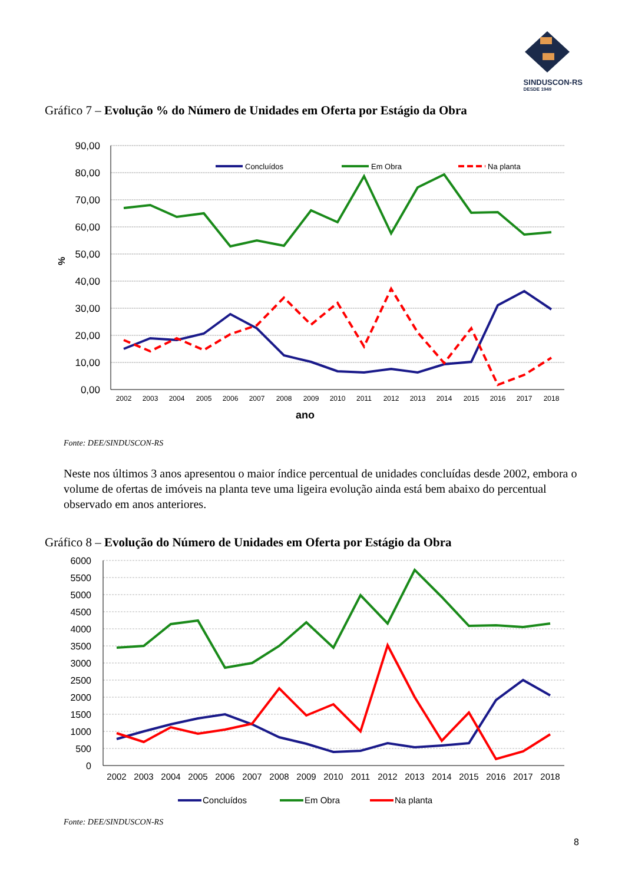SINDUSCON-RS
DESDE 1949
Gráfico 7 – Evolução % do Número de Unidades em Oferta por Estágio da Obra
90,00
80,00
70,00
60,00
50,00
40,00
30,00
20,00
10,00
0,00
%
2002
2003
2004
2005
2006
2007
2008
2009
2010
2011
2012
2013
2014
2015
2016
2017
2018
ano
Concluídos
Em Obra
Na planta
Fonte: DEE/SINDUSCON-RS
Neste nos últimos 3 anos apresentou o maior índice percentual de unidades concluídas desde 2002, embora o volume de ofertas de imóveis na planta teve uma ligeira evolução ainda está bem abaixo do percentual observado em anos anteriores.
Gráfico 8 – Evolução do Número de Unidades em Oferta por Estágio da Obra
6000
5500
5000
4500
4000
3500
3000
2500
2000
1500
1000
500
0
2002
2003
2004
2005
2006
2007
2008
2009
2010
2011
2012
2013
2014
2015
2016
2017
2018
Concluídos
Em Obra
Na planta
Fonte: DEE/SINDUSCON-RS
8